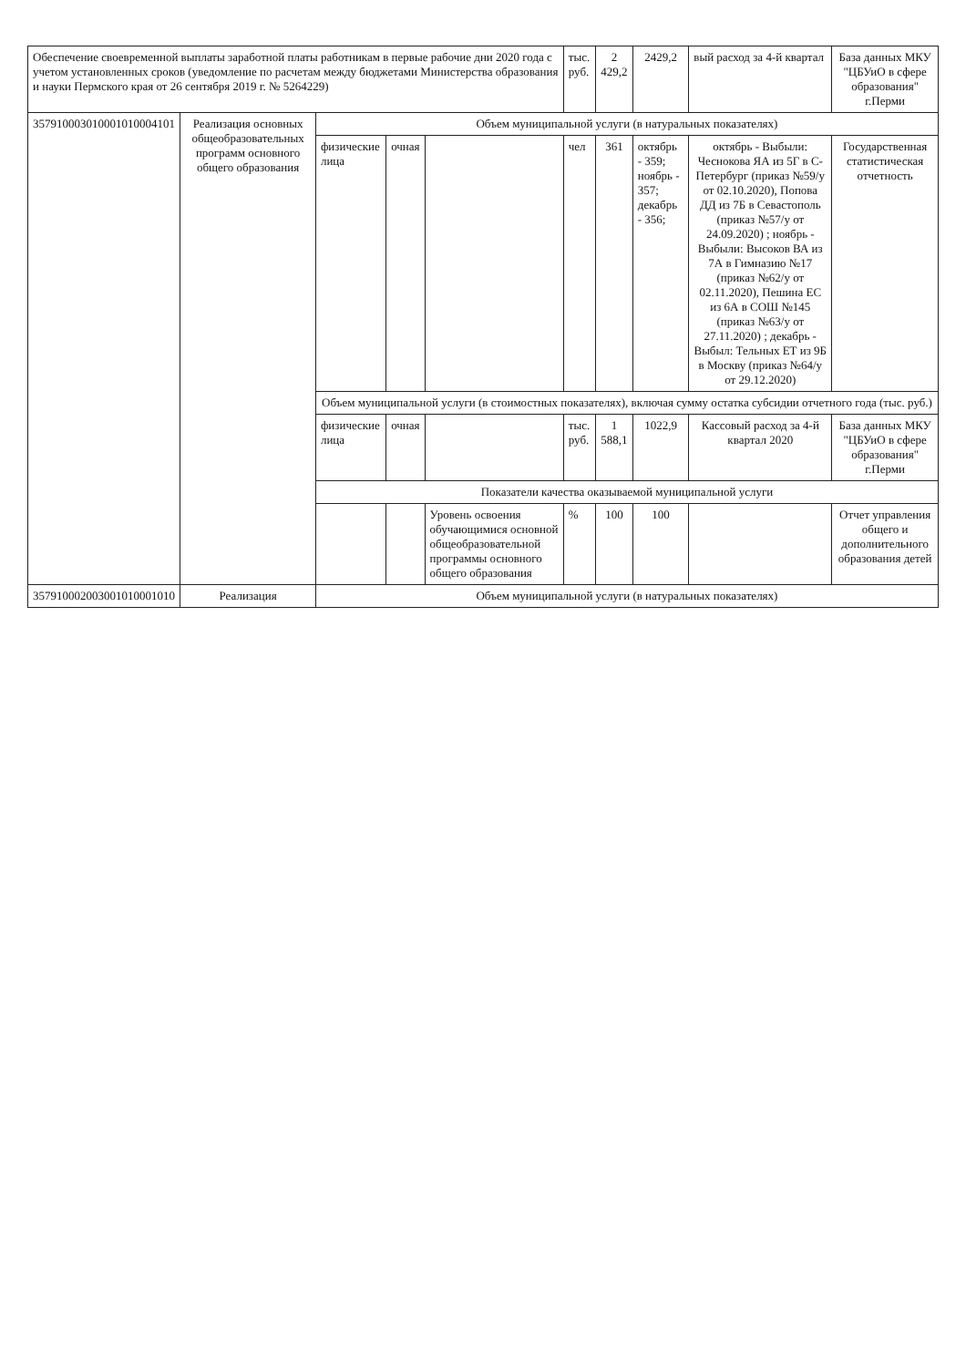| Обеспечение своевременной выплаты заработной платы работникам в первые рабочие дни 2020 года с учетом установленных сроков (уведомление по расчетам между бюджетами Министерства образования и науки Пермского края от 26 сентября 2019 г. № 5264229) | | | | | тыс. руб. | 2 429,2 | 2429,2 | вый расход за 4-й квартал | База данных МКУ "ЦБУиО в сфере образования" г.Перми |
| 357910003010001010004101 | Реализация основных общеобразовательных программ основного общего образования | Объем муниципальной услуги (в натуральных показателях) | | | | | | | |
| | | физические лица | очная | | чел | 361 | октябрь - 359; ноябрь - 357; декабрь - 356; | октябрь - Выбыли: Чеснокова ЯА из 5Г в С-Петербург (приказ №59/у от 02.10.2020), Попова ДД из 7Б в Севастополь (приказ №57/у от 24.09.2020) ; ноябрь - Выбыли: Высоков ВА из 7А в Гимназию №17 (приказ №62/у от 02.11.2020), Пешина ЕС из 6А в СОШ №145 (приказ №63/у от 27.11.2020) ; декабрь - Выбыл: Тельных ЕТ из 9Б в Москву (приказ №64/у от 29.12.2020) | Государственная статистическая отчетность |
| | | Объем муниципальной услуги (в стоимостных показателях), включая сумму остатка субсидии отчетного года (тыс. руб.) | | | | | | | |
| | | физические лица | очная | | тыс. руб. | 1 588,1 | 1022,9 | Кассовый расход за 4-й квартал 2020 | База данных МКУ "ЦБУиО в сфере образования" г.Перми |
| | | Показатели качества оказываемой муниципальной услуги | | | | | | | |
| | | | | Уровень освоения обучающимися основной общеобразовательной программы основного общего образования | % | 100 | 100 | | Отчет управления общего и дополнительного образования детей |
| 357910002003001010001010 | Реализация | Объем муниципальной услуги (в натуральных показателях) | | | | | | | |